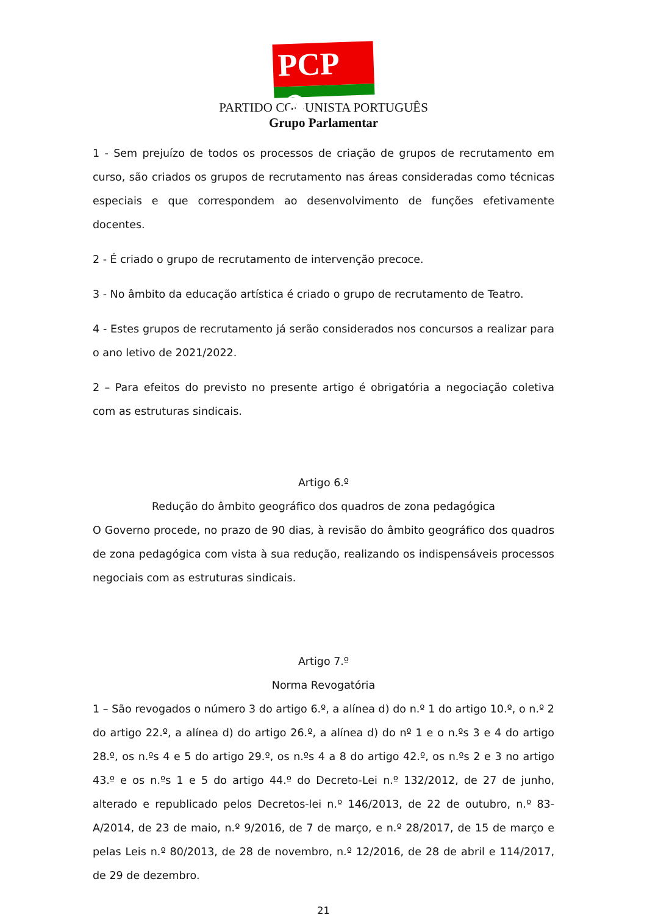PCP ☭
PARTIDO COMUNISTA PORTUGUÊS
Grupo Parlamentar
1 - Sem prejuízo de todos os processos de criação de grupos de recrutamento em curso, são criados os grupos de recrutamento nas áreas consideradas como técnicas especiais e que correspondem ao desenvolvimento de funções efetivamente docentes.
2 - É criado o grupo de recrutamento de intervenção precoce.
3 - No âmbito da educação artística é criado o grupo de recrutamento de Teatro.
4 - Estes grupos de recrutamento já serão considerados nos concursos a realizar para o ano letivo de 2021/2022.
2 – Para efeitos do previsto no presente artigo é obrigatória a negociação coletiva com as estruturas sindicais.
Artigo 6.º
Redução do âmbito geográfico dos quadros de zona pedagógica
O Governo procede, no prazo de 90 dias, à revisão do âmbito geográfico dos quadros de zona pedagógica com vista à sua redução, realizando os indispensáveis processos negociais com as estruturas sindicais.
Artigo 7.º
Norma Revogatória
1 – São revogados o número 3 do artigo 6.º, a alínea d) do n.º 1 do artigo 10.º, o n.º 2 do artigo 22.º, a alínea d) do artigo 26.º, a alínea d) do nº 1 e o n.ºs 3 e 4 do artigo 28.º, os n.ºs 4 e 5 do artigo 29.º, os n.ºs 4 a 8 do artigo 42.º, os n.ºs 2 e 3 no artigo 43.º e os n.ºs 1 e 5 do artigo 44.º do Decreto-Lei n.º 132/2012, de 27 de junho, alterado e republicado pelos Decretos-lei n.º 146/2013, de 22 de outubro, n.º 83-A/2014, de 23 de maio, n.º 9/2016, de 7 de março, e n.º 28/2017, de 15 de março e pelas Leis n.º 80/2013, de 28 de novembro, n.º 12/2016, de 28 de abril e 114/2017, de 29 de dezembro.
21